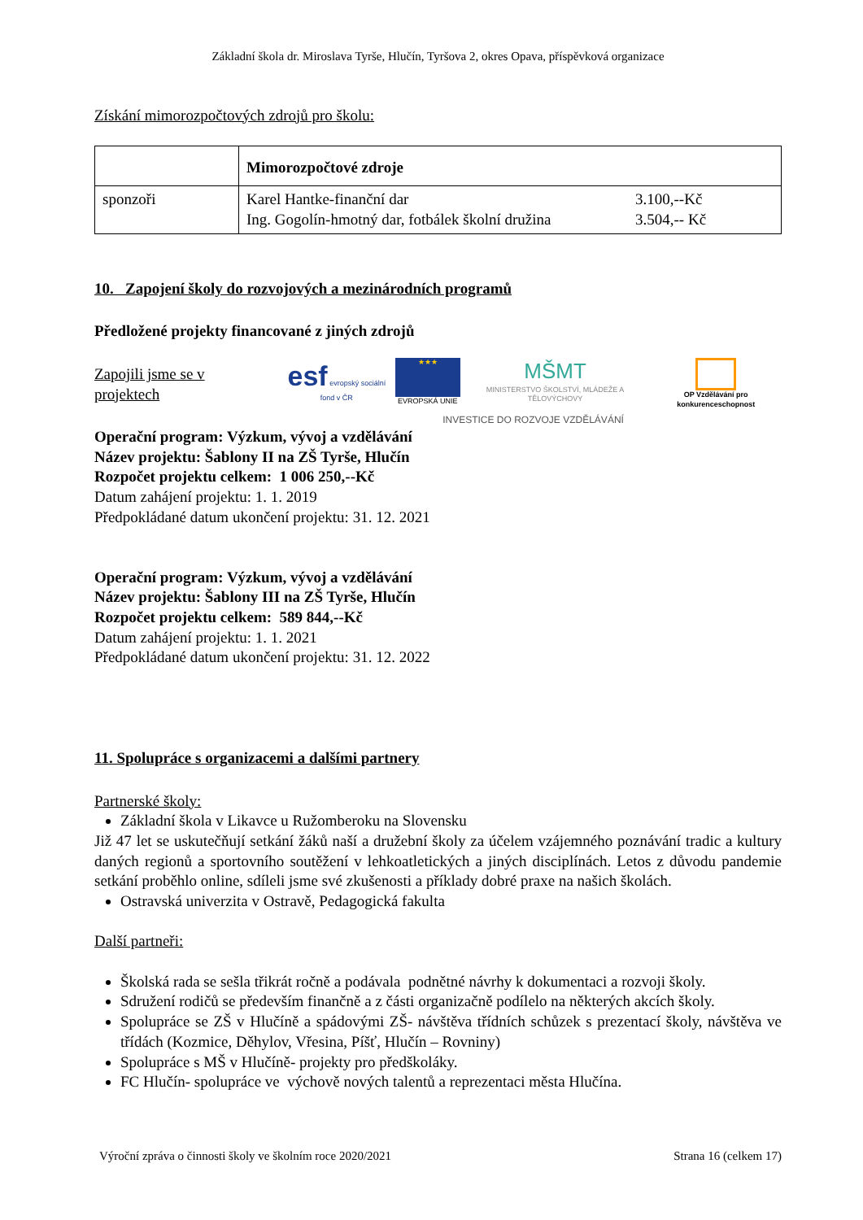Základní škola dr. Miroslava Tyrše, Hlučín, Tyršova 2, okres Opava, příspěvková organizace
Získání mimorozpočtových zdrojů pro školu:
| | Mimorozpočtové zdroje | |
| sponzoři | Karel Hantke-finanční dar Ing. Gogolín-hmotný dar, fotbálek školní družina | 3.100,--Kč 3.504,-- Kč |
10. Zapojení školy do rozvojových a mezinárodních programů
Předložené projekty financované z jiných zdrojů
Zapojili jsme se v projektech
esf evropský sociální fond v ČR
★★★
EVROPSKÁ UNIE
MŠMT
MINISTERSTVO ŠKOLSTVÍ, MLÁDEŽE A TĚLOVÝCHOVY
OP Vzdělávání pro konkurenceschopnost
INVESTICE DO ROZVOJE VZDĚLÁVÁNÍ
Operační program: Výzkum, vývoj a vzdělávání
Název projektu: Šablony II na ZŠ Tyrše, Hlučín
Rozpočet projektu celkem: 1 006 250,--Kč
Datum zahájení projektu: 1. 1. 2019
Předpokládané datum ukončení projektu: 31. 12. 2021
Operační program: Výzkum, vývoj a vzdělávání
Název projektu: Šablony III na ZŠ Tyrše, Hlučín
Rozpočet projektu celkem: 589 844,--Kč
Datum zahájení projektu: 1. 1. 2021
Předpokládané datum ukončení projektu: 31. 12. 2022
11. Spolupráce s organizacemi a dalšími partnery
Partnerské školy:
Základní škola v Likavce u Ružomberoku na Slovensku
Již 47 let se uskutečňují setkání žáků naší a družební školy za účelem vzájemného poznávání tradic a kultury daných regionů a sportovního soutěžení v lehkoatletických a jiných disciplínách. Letos z důvodu pandemie setkání proběhlo online, sdíleli jsme své zkušenosti a příklady dobré praxe na našich školách.
Ostravská univerzita v Ostravě, Pedagogická fakulta
Další partneři:
Školská rada se sešla třikrát ročně a podávala podnětné návrhy k dokumentaci a rozvoji školy.
Sdružení rodičů se především finančně a z části organizačně podílelo na některých akcích školy.
Spolupráce se ZŠ v Hlučíně a spádovými ZŠ- návštěva třídních schůzek s prezentací školy, návštěva ve třídách (Kozmice, Děhylov, Vřesina, Píšť, Hlučín – Rovniny)
Spolupráce s MŠ v Hlučíně- projekty pro předškoláky.
FC Hlučín- spolupráce ve výchově nových talentů a reprezentaci města Hlučína.
Výroční zpráva o činnosti školy ve školním roce 2020/2021 Strana 16 (celkem 17)